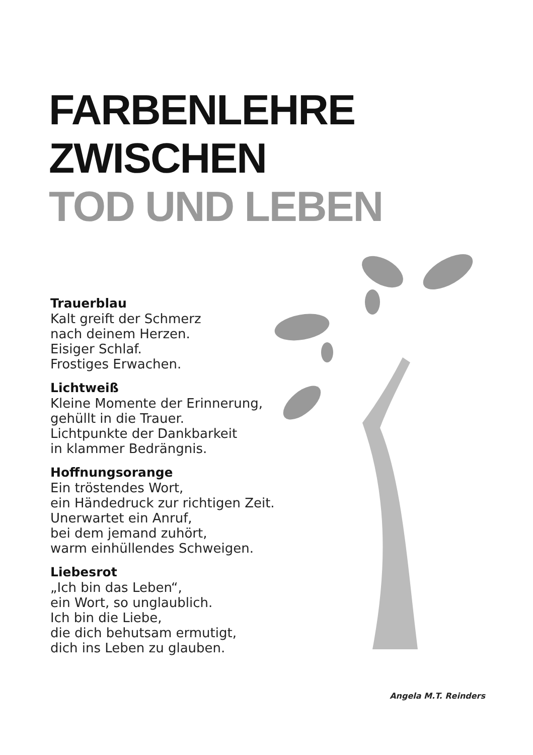FARBENLEHRE ZWISCHEN
TOD UND LEBEN
Trauerblau
Kalt greift der Schmerz
nach deinem Herzen.
Eisiger Schlaf.
Frostiges Erwachen.
Lichtweiß
Kleine Momente der Erinnerung,
gehüllt in die Trauer.
Lichtpunkte der Dankbarkeit
in klammer Bedrängnis.
Hoffnungsorange
Ein tröstendes Wort,
ein Händedruck zur richtigen Zeit.
Unerwartet ein Anruf,
bei dem jemand zuhört,
warm einhüllendes Schweigen.
Liebesrot
„Ich bin das Leben“,
ein Wort, so unglaublich.
Ich bin die Liebe,
die dich behutsam ermutigt,
dich ins Leben zu glauben.
Angela M.T. Reinders